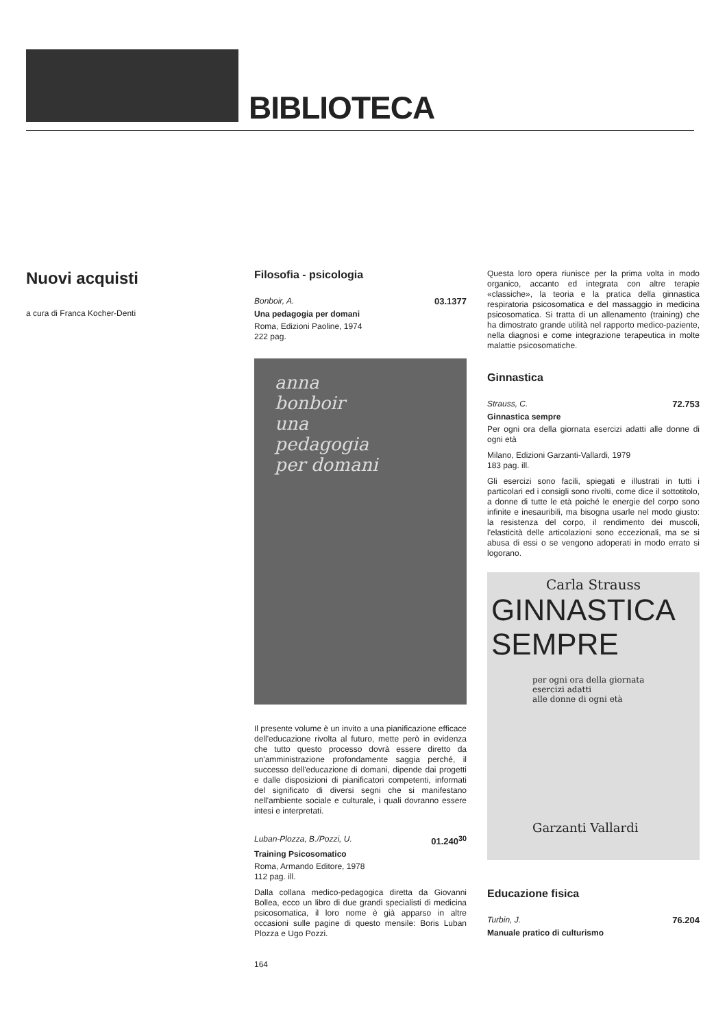BIBLIOTECA
Nuovi acquisti
a cura di Franca Kocher-Denti
Filosofia - psicologia
Bonboir, A. 03.1377
Una pedagogia per domani
Roma, Edizioni Paoline, 1974
222 pag.
anna
bonboir
una
pedagogia
per domani
Il presente volume è un invito a una pianificazione efficace dell'educazione rivolta al futuro, mette però in evidenza che tutto questo processo dovrà essere diretto da un'amministrazione profondamente saggia perché, il successo dell'educazione di domani, dipende dai progetti e dalle disposizioni di pianificatori competenti, informati del significato di diversi segni che si manifestano nell'ambiente sociale e culturale, i quali dovranno essere intesi e interpretati.
Luban-Plozza, B./Pozzi, U. 01.240<sup>30</sup>
Training Psicosomatico
Roma, Armando Editore, 1978
112 pag. ill.
Dalla collana medico-pedagogica diretta da Giovanni Bollea, ecco un libro di due grandi specialisti di medicina psicosomatica, il loro nome è già apparso in altre occasioni sulle pagine di questo mensile: Boris Luban Plozza e Ugo Pozzi.
164
Questa loro opera riunisce per la prima volta in modo organico, accanto ed integrata con altre terapie «classiche», la teoria e la pratica della ginnastica respiratoria psicosomatica e del massaggio in medicina psicosomatica. Si tratta di un allenamento (training) che ha dimostrato grande utilità nel rapporto medico-paziente, nella diagnosi e come integrazione terapeutica in molte malattie psicosomatiche.
Ginnastica
Strauss, C. 72.753
Ginnastica sempre
Per ogni ora della giornata esercizi adatti alle donne di ogni età
Milano, Edizioni Garzanti-Vallardi, 1979
183 pag. ill.
Gli esercizi sono facili, spiegati e illustrati in tutti i particolari ed i consigli sono rivolti, come dice il sottotitolo, a donne di tutte le età poiché le energie del corpo sono infinite e inesauribili, ma bisogna usarle nel modo giusto: la resistenza del corpo, il rendimento dei muscoli, l'elasticità delle articolazioni sono eccezionali, ma se si abusa di essi o se vengono adoperati in modo errato si logorano.
Carla Strauss
GINNASTICA
SEMPRE
per ogni ora della giornata
esercizi adatti
alle donne di ogni età
Garzanti Vallardi
Educazione fisica
Turbin, J. 76.204
Manuale pratico di culturismo